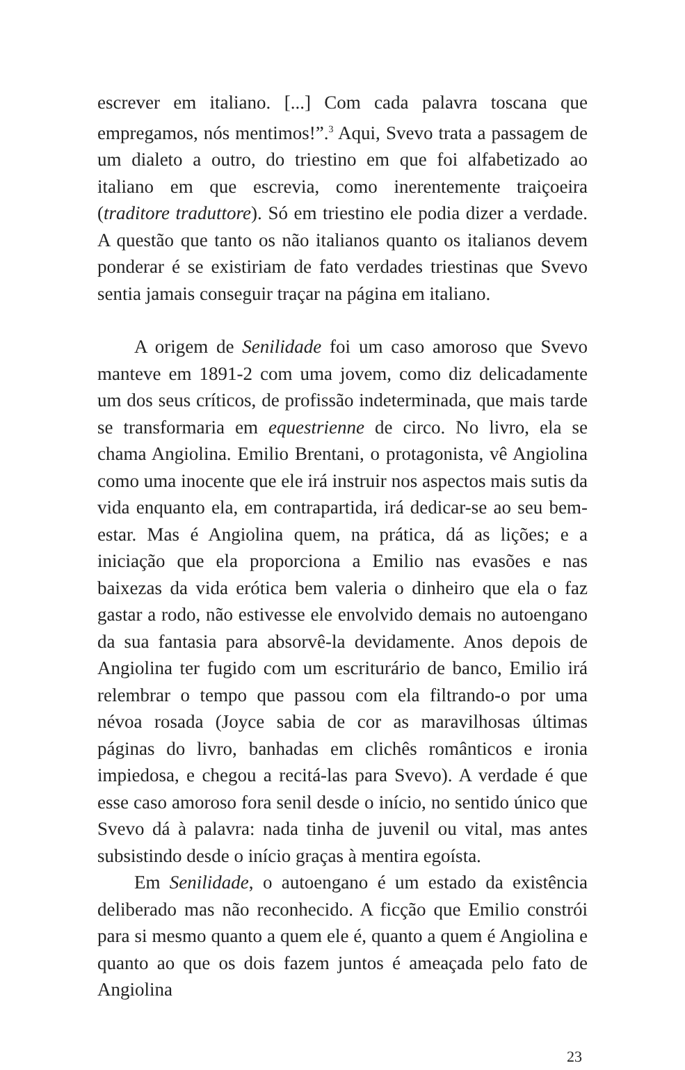escrever em italiano. [...] Com cada palavra toscana que empregamos, nós mentimos!”.<sup>3</sup> Aqui, Svevo trata a passagem de um dialeto a outro, do triestino em que foi alfabetizado ao italiano em que escrevia, como inerentemente traiçoeira (traditore traduttore). Só em triestino ele podia dizer a verdade. A questão que tanto os não italianos quanto os italianos devem ponderar é se existiriam de fato verdades triestinas que Svevo sentia jamais conseguir traçar na página em italiano.
A origem de Senilidade foi um caso amoroso que Svevo manteve em 1891-2 com uma jovem, como diz delicadamente um dos seus críticos, de profissão indeterminada, que mais tarde se transformaria em equestrienne de circo. No livro, ela se chama Angiolina. Emilio Brentani, o protagonista, vê Angiolina como uma inocente que ele irá instruir nos aspectos mais sutis da vida enquanto ela, em contrapartida, irá dedicar-se ao seu bem-estar. Mas é Angiolina quem, na prática, dá as lições; e a iniciação que ela proporciona a Emilio nas evasões e nas baixezas da vida erótica bem valeria o dinheiro que ela o faz gastar a rodo, não estivesse ele envolvido demais no autoengano da sua fantasia para absorvê-la devidamente. Anos depois de Angiolina ter fugido com um escriturário de banco, Emilio irá relembrar o tempo que passou com ela filtrando-o por uma névoa rosada (Joyce sabia de cor as maravilhosas últimas páginas do livro, banhadas em clichês românticos e ironia impiedosa, e chegou a recitá-las para Svevo). A verdade é que esse caso amoroso fora senil desde o início, no sentido único que Svevo dá à palavra: nada tinha de juvenil ou vital, mas antes subsistindo desde o início graças à mentira egoísta.
Em Senilidade, o autoengano é um estado da existência deliberado mas não reconhecido. A ficção que Emilio constrói para si mesmo quanto a quem ele é, quanto a quem é Angiolina e quanto ao que os dois fazem juntos é ameaçada pelo fato de Angiolina
23